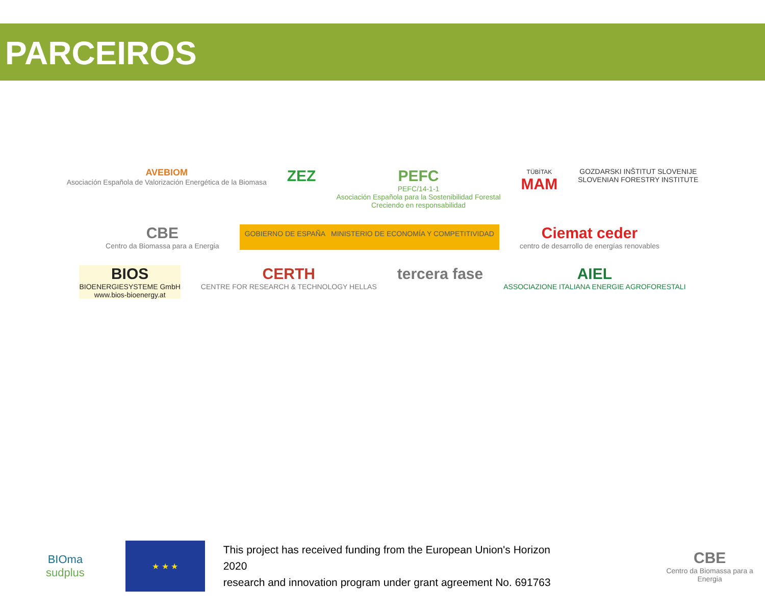PARCEIROS
AVEBIOM
Asociación Española de Valorización Energética de la Biomasa
ZEZ
PEFC
PEFC/14-1-1
Asociación Española para la Sostenibilidad Forestal
Creciendo en responsabilidad
TÜBİTAK
MAM
GOZDARSKI INŠTITUT SLOVENIJE
SLOVENIAN FORESTRY INSTITUTE
CBE
Centro da Biomassa para a Energia
GOBIERNO DE ESPAÑA MINISTERIO DE ECONOMÍA Y COMPETITIVIDAD
Ciemat ceder
centro de desarrollo de energías renovables
BIOS
BIOENERGIESYSTEME GmbH
www.bios-bioenergy.at
CERTH
CENTRE FOR RESEARCH & TECHNOLOGY HELLAS
tercera fase
AIEL
ASSOCIAZIONE ITALIANA ENERGIE AGROFORESTALI
BIOma
sudplus
★ ★ ★
This project has received funding from the European Union's Horizon 2020
research and innovation program under grant agreement No. 691763
CBE
Centro da Biomassa para a Energia